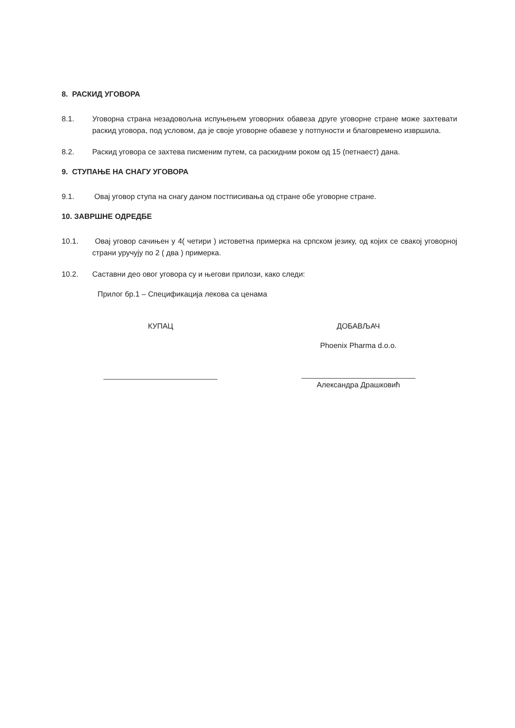8. РАСКИД УГОВОРА
8.1. Уговорна страна незадовољна испуњењем уговорних обавеза друге уговорне стране може захтевати раскид уговора, под условом, да је своје уговорне обавезе у потпуности и благовремено извршила.
8.2. Раскид уговора се захтева писменим путем, са раскидним роком од 15 (петнаест) дана.
9. СТУПАЊЕ НА СНАГУ УГОВОРА
9.1. Овај уговор ступа на снагу даном постписивања од стране обе уговорне стране.
10. ЗАВРШНЕ ОДРЕДБЕ
10.1. Овај уговор сачињен у 4( четири ) истоветна примерка на српском језику, од којих се свакој уговорној страни уручују по 2 ( два ) примерка.
10.2. Саставни део овог уговора су и његови прилози, како следи:
Прилог бр.1 – Спецификација лекова са ценама
КУПАЦ ДОБАВЉАЧ
Phoenix Pharma d.o.o.
Александра Драшковић